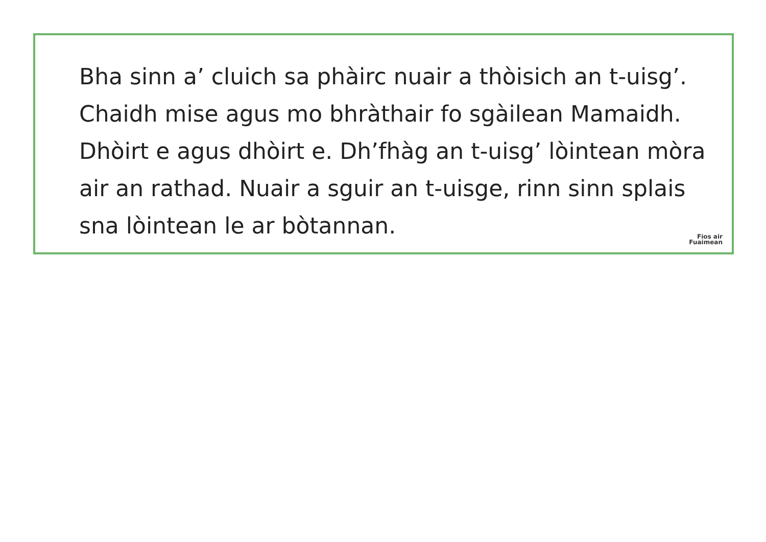Bha sinn a’ cluich sa phàirc nuair a thòisich an t-uisg’.
Chaidh mise agus mo bhràthair fo sgàilean Mamaidh.
Dhòirt e agus dhòirt e. Dh’fhàg an t-uisg’ lòintean mòra
air an rathad. Nuair a sguir an t-uisge, rinn sinn splais
sna lòintean le ar bòtannan.
Fios air
Fuaimean